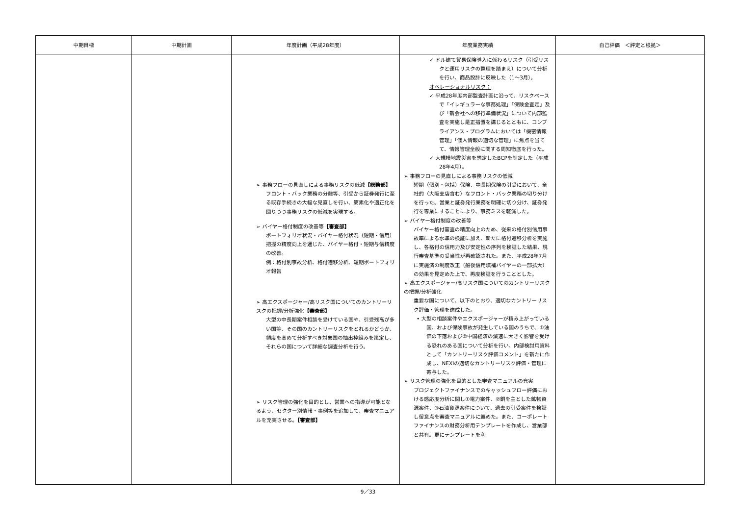| 中期目標 | 中期計画 | 年度計画（平成28年度） | 年度業務実績 | 自己評価 ＜評定と根拠＞ |
| --- | --- | --- | --- | --- |
| | | ➢ 事務フローの見直しによる事務リスクの低減 【総務部】 フロント・バック業務の分離等、引受から証券発行に至る既存手続きの大幅な見直しを行い、簡素化や適正化を図りつつ事務リスクの低減を実現する。 ➢ バイヤー格付制度の改善等 【審査部】 ポートフォリオ状況・バイヤー格付状況（短期・信用）把握の精度向上を通じた、バイヤー格付・短期与信精度の改善。 例：格付別事故分析、格付遷移分析、短期ポートフォリオ報告 ➢ 高エクスポージャー/高リスク国についてのカントリーリスクの把握/分析強化 【審査部】 大型の中長期案件相談を受けている国や、引受残高が多い国等、その国のカントリーリスクをとれるかどうか、頻度を高めて分析すべき対象国の抽出枠組みを策定し、それらの国について詳細な調査分析を行う。 ➢ リスク管理の強化を目的とし、営業への指導が可能となるよう、セクター別情報・事例等を追加して、審査マニュアルを充実させる。 【審査部】 | ✓ ドル建て貿易保険導入に係わるリスク（引受リスクと運用リスクの整理を踏まえ）について分析を行い、商品設計に反映した（1～3月）。 オペレーショナルリスク： ✓ 平成28年度内部監査計画に沿って、リスクベースで「イレギュラーな事務処理」「保険金査定」及び「新会社への移行準備状況」について内部監査を実施し是正措置を講じるとともに、コンプライアンス・プログラムにおいては「機密情報管理」「個人情報の適切な管理」に焦点を当てて、情報管理全般に関する周知徹底を行った。 ✓ 大規模地震災害を想定したBCPを制定した（平成28年4月）。 ➢ 事務フローの見直しによる事務リスクの低減 短期（個別・包括）保険、中長期保険の引受において、全社的（大阪支店含む）なフロント・バック業務の切り分けを行った。営業と証券発行業務を明確に切り分け、証券発行を専業にすることにより、事務ミスを軽減した。 ➢ バイヤー格付制度の改善等 バイヤー格付審査の精度向上のため、従来の格付別信用事故率による水準の検証に加え、新たに格付遷移分析を実施し、各格付の信用力及び安定性の序列を検証した結果、現行審査基準の妥当性が再確認された。また、平成28年7月に実施済の制度改正（船後信用填補バイヤーの一部拡大）の効果を見定めた上で、再度検証を行うこととした。 ➢ 高エクスポージャー/高リスク国についてのカントリーリスクの把握/分析強化 重要な国について、以下のとおり、適切なカントリーリスク評価・管理を達成した。 • 大型の相談案件やエクスポージャーが積み上がっている国、および保険事故が発生している国のうちで、①油価の下落および②中国経済の減速に大きく影響を受ける恐れのある国について分析を行い、内部検討用資料として「カントリーリスク評価コメント」を新たに作成し、NEXIの適切なカントリーリスク評価・管理に寄与した。 ➢ リスク管理の強化を目的とした審査マニュアルの充実 プロジェクトファイナンスでのキャッシュフロー評価における感応度分析に関し①電力案件、②銅を主とした鉱物資源案件、③石油資源案件について、過去の引受案件を検証し留意点を審査マニュアルに纏めた。また、コーポレートファイナンスの財務分析用テンプレートを作成し、営業部と共有。更にテンプレートを利 | |
9／33